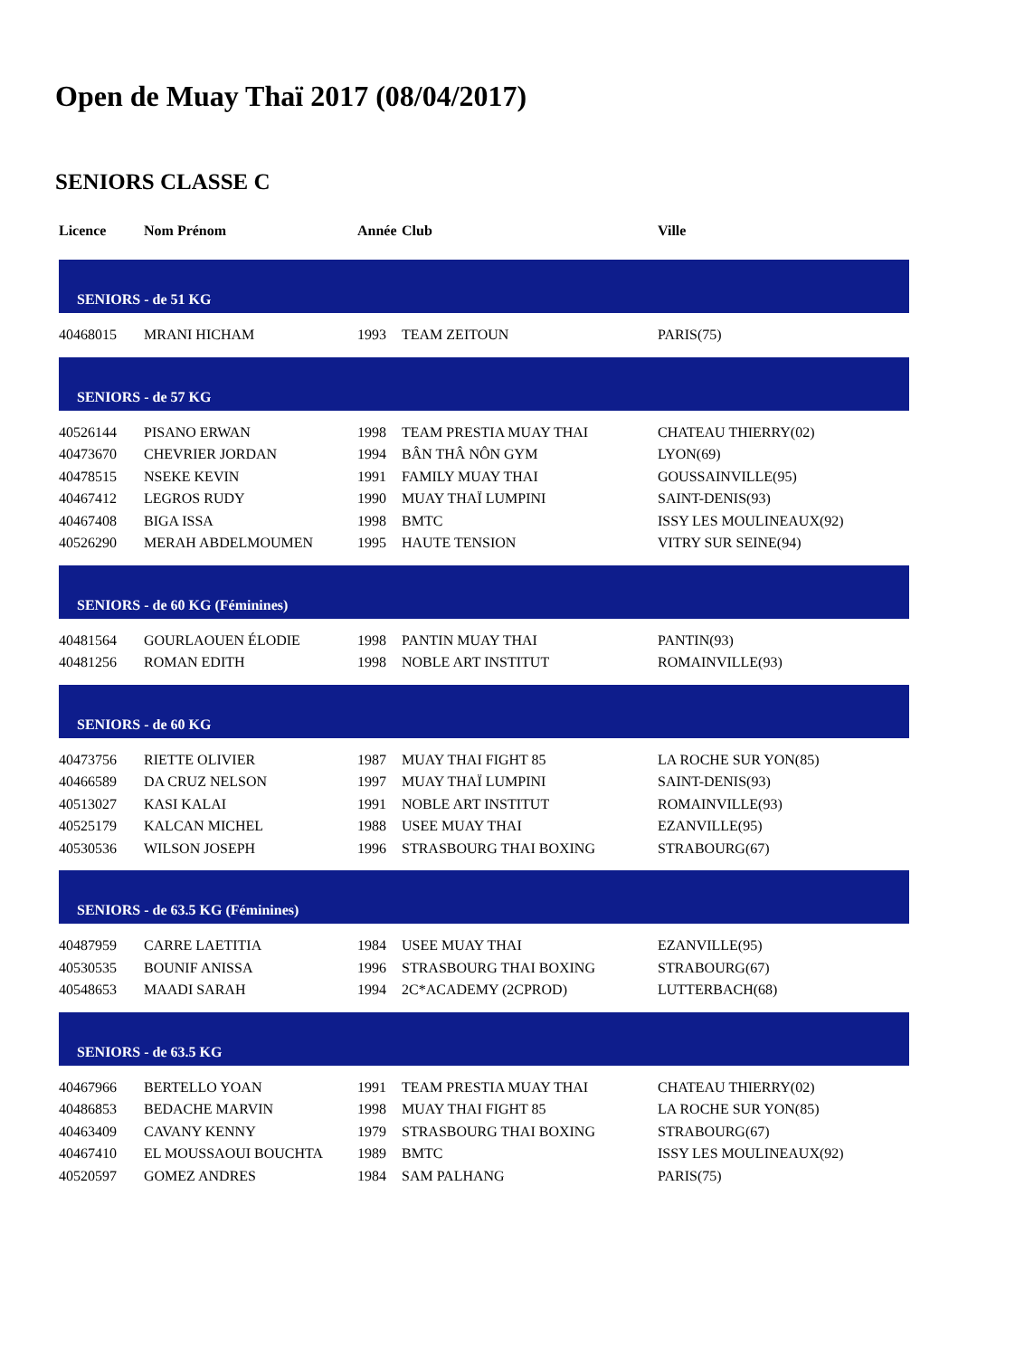Open de Muay Thaï 2017 (08/04/2017)
SENIORS CLASSE C
| Licence | Nom Prénom | Année | Club | Ville |
| --- | --- | --- | --- | --- |
| SENIORS - de 51 KG | | | | |
| 40468015 | MRANI HICHAM | 1993 | TEAM ZEITOUN | PARIS(75) |
| SENIORS - de 57 KG | | | | |
| 40526144 | PISANO ERWAN | 1998 | TEAM PRESTIA MUAY THAI | CHATEAU THIERRY(02) |
| 40473670 | CHEVRIER JORDAN | 1994 | BÂN THÂ NÔN GYM | LYON(69) |
| 40478515 | NSEKE KEVIN | 1991 | FAMILY MUAY THAI | GOUSSAINVILLE(95) |
| 40467412 | LEGROS RUDY | 1990 | MUAY THAÏ LUMPINI | SAINT-DENIS(93) |
| 40467408 | BIGA ISSA | 1998 | BMTC | ISSY LES MOULINEAUX(92) |
| 40526290 | MERAH ABDELMOUMEN | 1995 | HAUTE TENSION | VITRY SUR SEINE(94) |
| SENIORS - de 60 KG (Féminines) | | | | |
| 40481564 | GOURLAOUEN ÉLODIE | 1998 | PANTIN MUAY THAI | PANTIN(93) |
| 40481256 | ROMAN EDITH | 1998 | NOBLE ART INSTITUT | ROMAINVILLE(93) |
| SENIORS - de 60 KG | | | | |
| 40473756 | RIETTE OLIVIER | 1987 | MUAY THAI FIGHT 85 | LA ROCHE SUR YON(85) |
| 40466589 | DA CRUZ NELSON | 1997 | MUAY THAÏ LUMPINI | SAINT-DENIS(93) |
| 40513027 | KASI KALAI | 1991 | NOBLE ART INSTITUT | ROMAINVILLE(93) |
| 40525179 | KALCAN MICHEL | 1988 | USEE MUAY THAI | EZANVILLE(95) |
| 40530536 | WILSON JOSEPH | 1996 | STRASBOURG THAI BOXING | STRABOURG(67) |
| SENIORS - de 63.5 KG (Féminines) | | | | |
| 40487959 | CARRE LAETITIA | 1984 | USEE MUAY THAI | EZANVILLE(95) |
| 40530535 | BOUNIF ANISSA | 1996 | STRASBOURG THAI BOXING | STRABOURG(67) |
| 40548653 | MAADI SARAH | 1994 | 2C*ACADEMY (2CPROD) | LUTTERBACH(68) |
| SENIORS - de 63.5 KG | | | | |
| 40467966 | BERTELLO YOAN | 1991 | TEAM PRESTIA MUAY THAI | CHATEAU THIERRY(02) |
| 40486853 | BEDACHE MARVIN | 1998 | MUAY THAI FIGHT 85 | LA ROCHE SUR YON(85) |
| 40463409 | CAVANY KENNY | 1979 | STRASBOURG THAI BOXING | STRABOURG(67) |
| 40467410 | EL MOUSSAOUI BOUCHTA | 1989 | BMTC | ISSY LES MOULINEAUX(92) |
| 40520597 | GOMEZ ANDRES | 1984 | SAM PALHANG | PARIS(75) |